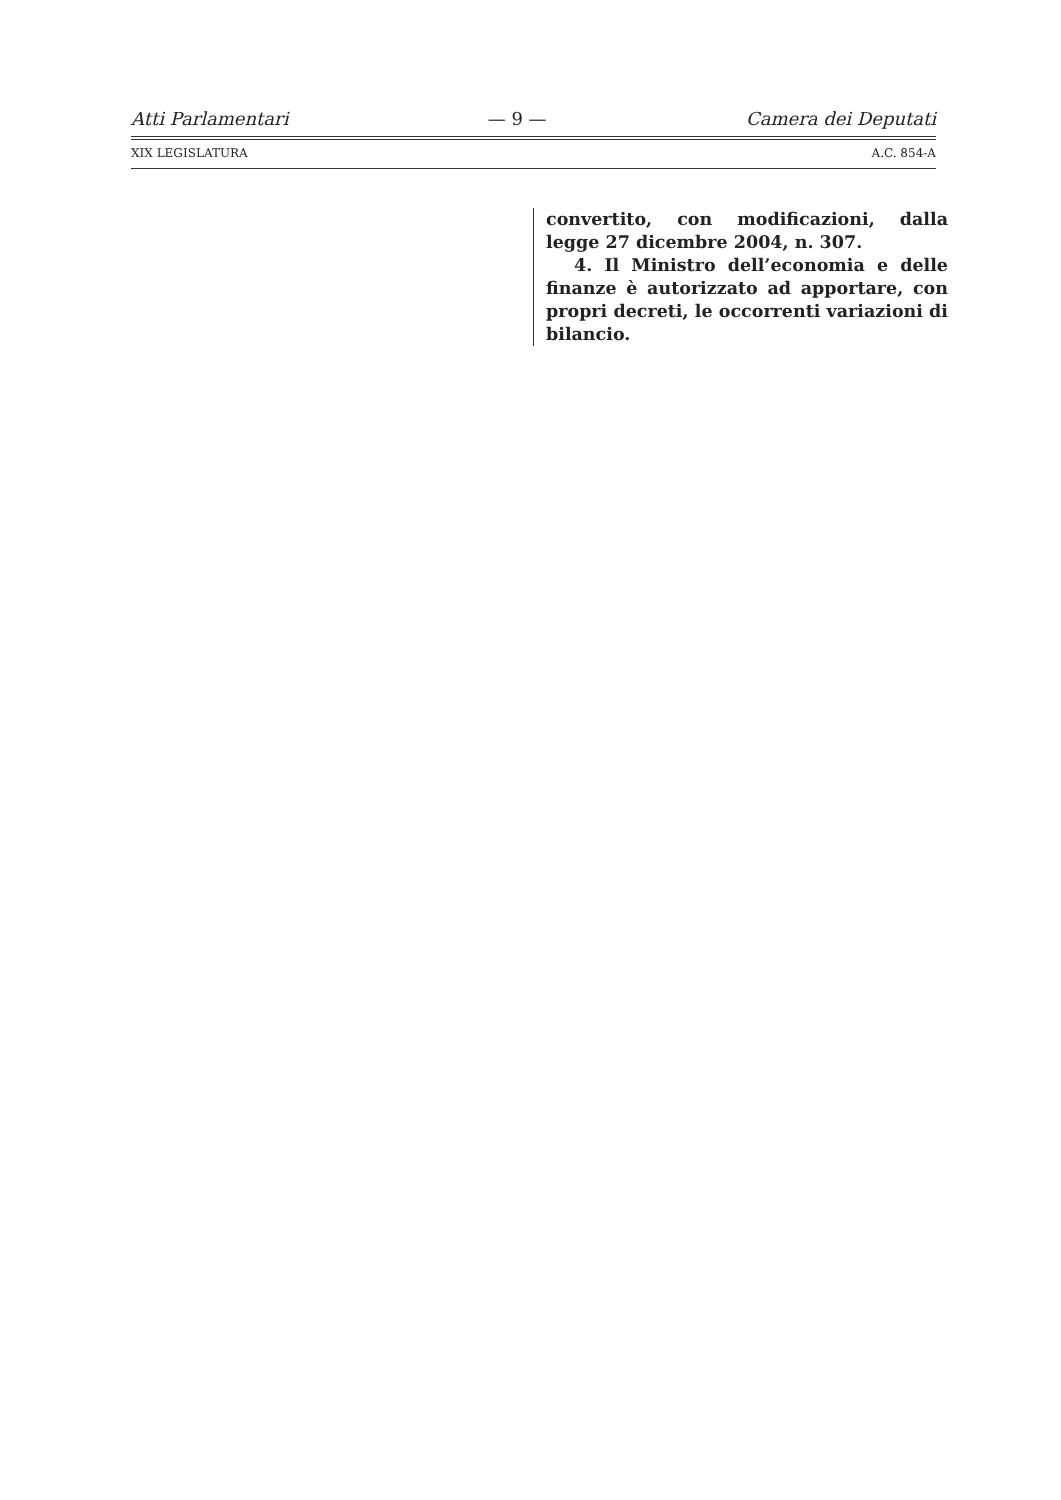Atti Parlamentari — 9 — Camera dei Deputati
XIX LEGISLATURA A.C. 854-A
convertito, con modificazioni, dalla legge 27 dicembre 2004, n. 307.
4. Il Ministro dell’economia e delle finanze è autorizzato ad apportare, con propri decreti, le occorrenti variazioni di bilancio.